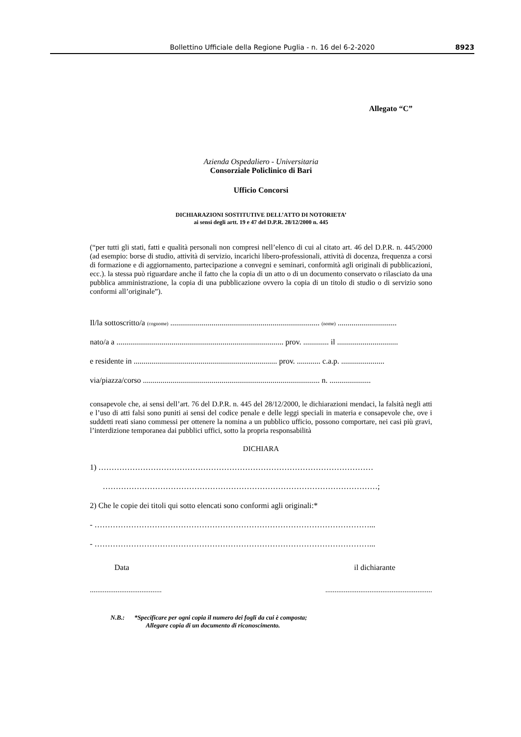Bollettino Ufficiale della Regione Puglia - n. 16 del 6-2-2020 8923
Allegato “C”
Azienda Ospedaliero - Universitaria
Consorziale Policlinico di Bari
Ufficio Concorsi
DICHIARAZIONI SOSTITUTIVE DELL’ATTO DI NOTORIETA’
ai sensi degli artt. 19 e 47 del D.P.R. 28/12/2000 n. 445
(“per tutti gli stati, fatti e qualità personali non compresi nell’elenco di cui al citato art. 46 del D.P.R. n. 445/2000 (ad esempio: borse di studio, attività di servizio, incarichi libero-professionali, attività di docenza, frequenza a corsi di formazione e di aggiornamento, partecipazione a convegni e seminari, conformità agli originali di pubblicazioni, ecc.). la stessa può riguardare anche il fatto che la copia di un atto o di un documento conservato o rilasciato da una pubblica amministrazione, la copia di una pubblicazione ovvero la copia di un titolo di studio o di servizio sono conformi all’originale”).
Il/la sottoscritto/a (cognome) ............................................................................ (nome) ..............................
nato/a a ..................................................................................... prov. ............. il ...............................
e residente in ......................................................................... prov. ............ c.a.p. ......................
via/piazza/corso .......................................................................................... n. .....................
consapevole che, ai sensi dell’art. 76 del D.P.R. n. 445 del 28/12/2000, le dichiarazioni mendaci, la falsità negli atti e l’uso di atti falsi sono puniti ai sensi del codice penale e delle leggi speciali in materia e consapevole che, ove i suddetti reati siano commessi per ottenere la nomina a un pubblico ufficio, possono comportare, nei casi più gravi, l’interdizione temporanea dai pubblici uffici, sotto la propria responsabilità
DICHIARA
1) ……………………………………………………………………………………………
……………………………………………………………………………………………;
2) Che le copie dei titoli qui sotto elencati sono conformi agli originali:*
- ……………………………………………………………………………………………...
- ……………………………………………………………………………………………...
Data il dichiarante
.................................................................................................
N.B.: *Specificare per ogni copia il numero dei fogli da cui è composta;
Allegare copia di un documento di riconoscimento.